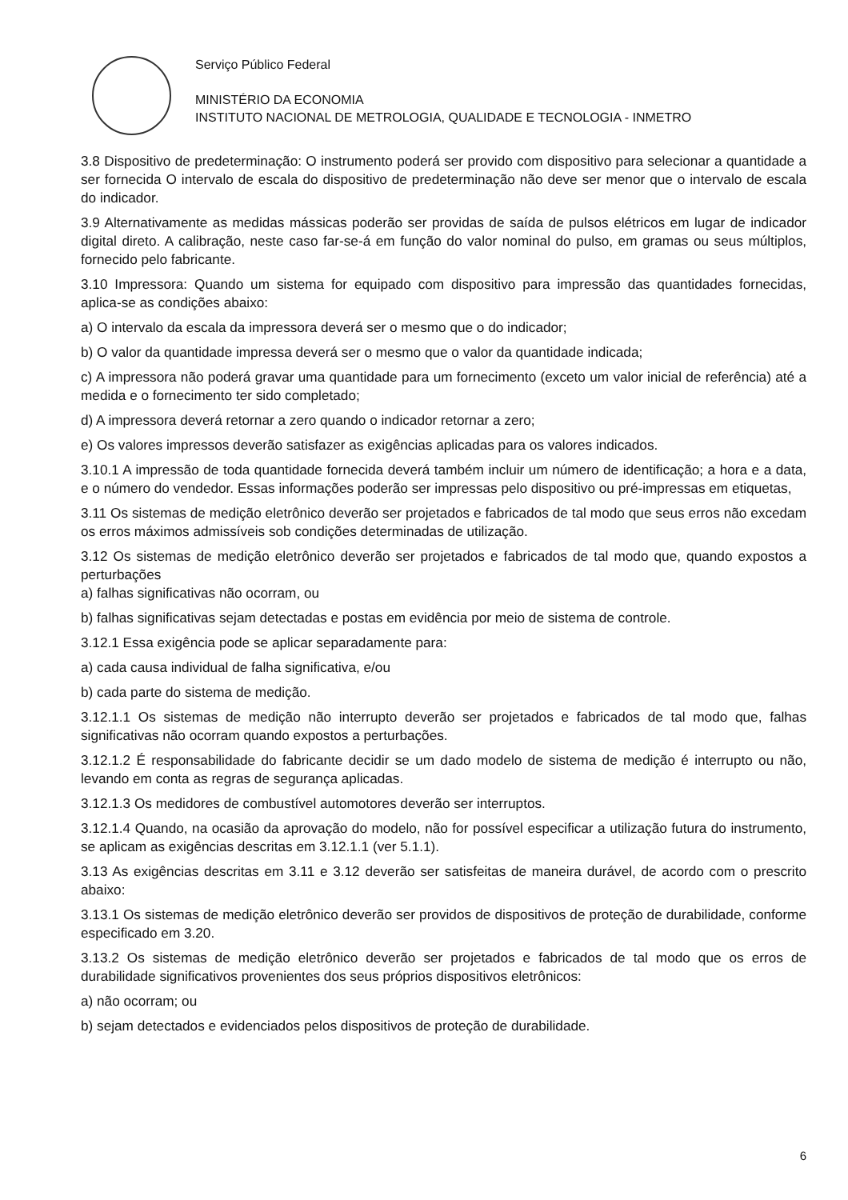Serviço Público Federal
MINISTÉRIO DA ECONOMIA
INSTITUTO NACIONAL DE METROLOGIA, QUALIDADE E TECNOLOGIA - INMETRO
3.8 Dispositivo de predeterminação: O instrumento poderá ser provido com dispositivo para selecionar a quantidade a ser fornecida O intervalo de escala do dispositivo de predeterminação não deve ser menor que o intervalo de escala do indicador.
3.9 Alternativamente as medidas mássicas poderão ser providas de saída de pulsos elétricos em lugar de indicador digital direto. A calibração, neste caso far-se-á em função do valor nominal do pulso, em gramas ou seus múltiplos, fornecido pelo fabricante.
3.10 Impressora: Quando um sistema for equipado com dispositivo para impressão das quantidades fornecidas, aplica-se as condições abaixo:
a) O intervalo da escala da impressora deverá ser o mesmo que o do indicador;
b) O valor da quantidade impressa deverá ser o mesmo que o valor da quantidade indicada;
c) A impressora não poderá gravar uma quantidade para um fornecimento (exceto um valor inicial de referência) até a medida e o fornecimento ter sido completado;
d) A impressora deverá retornar a zero quando o indicador retornar a zero;
e) Os valores impressos deverão satisfazer as exigências aplicadas para os valores indicados.
3.10.1 A impressão de toda quantidade fornecida deverá também incluir um número de identificação; a hora e a data, e o número do vendedor. Essas informações poderão ser impressas pelo dispositivo ou pré-impressas em etiquetas,
3.11 Os sistemas de medição eletrônico deverão ser projetados e fabricados de tal modo que seus erros não excedam os erros máximos admissíveis sob condições determinadas de utilização.
3.12 Os sistemas de medição eletrônico deverão ser projetados e fabricados de tal modo que, quando expostos a perturbações
a) falhas significativas não ocorram, ou
b) falhas significativas sejam detectadas e postas em evidência por meio de sistema de controle.
3.12.1 Essa exigência pode se aplicar separadamente para:
a) cada causa individual de falha significativa, e/ou
b) cada parte do sistema de medição.
3.12.1.1 Os sistemas de medição não interrupto deverão ser projetados e fabricados de tal modo que, falhas significativas não ocorram quando expostos a perturbações.
3.12.1.2 É responsabilidade do fabricante decidir se um dado modelo de sistema de medição é interrupto ou não, levando em conta as regras de segurança aplicadas.
3.12.1.3 Os medidores de combustível automotores deverão ser interruptos.
3.12.1.4 Quando, na ocasião da aprovação do modelo, não for possível especificar a utilização futura do instrumento, se aplicam as exigências descritas em 3.12.1.1 (ver 5.1.1).
3.13 As exigências descritas em 3.11 e 3.12 deverão ser satisfeitas de maneira durável, de acordo com o prescrito abaixo:
3.13.1 Os sistemas de medição eletrônico deverão ser providos de dispositivos de proteção de durabilidade, conforme especificado em 3.20.
3.13.2 Os sistemas de medição eletrônico deverão ser projetados e fabricados de tal modo que os erros de durabilidade significativos provenientes dos seus próprios dispositivos eletrônicos:
a) não ocorram; ou
b) sejam detectados e evidenciados pelos dispositivos de proteção de durabilidade.
6